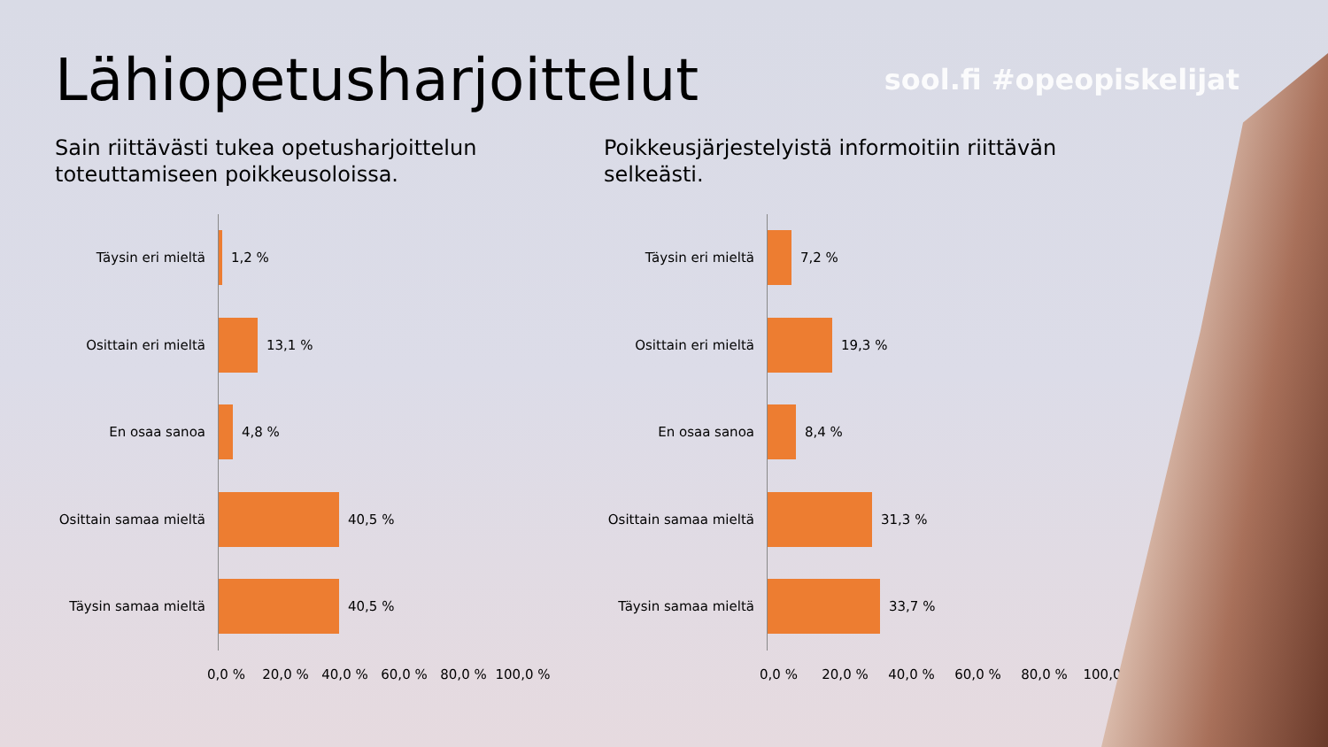Lähiopetusharjoittelut
sool.fi #opeopiskelijat
Sain riittävästi tukea opetusharjoittelun toteuttamiseen poikkeusoloissa.
Täysin eri mieltä
1,2 %
Osittain eri mieltä
13,1 %
En osaa sanoa
4,8 %
Osittain samaa mieltä
40,5 %
Täysin samaa mieltä
40,5 %
0,0 % 20,0 % 40,0 % 60,0 % 80,0 % 100,0 %
Poikkeusjärjestelyistä informoitiin riittävän selkeästi.
Täysin eri mieltä
7,2 %
Osittain eri mieltä
19,3 %
En osaa sanoa
8,4 %
Osittain samaa mieltä
31,3 %
Täysin samaa mieltä
33,7 %
0,0 % 20,0 % 40,0 % 60,0 % 80,0 % 100,0 %